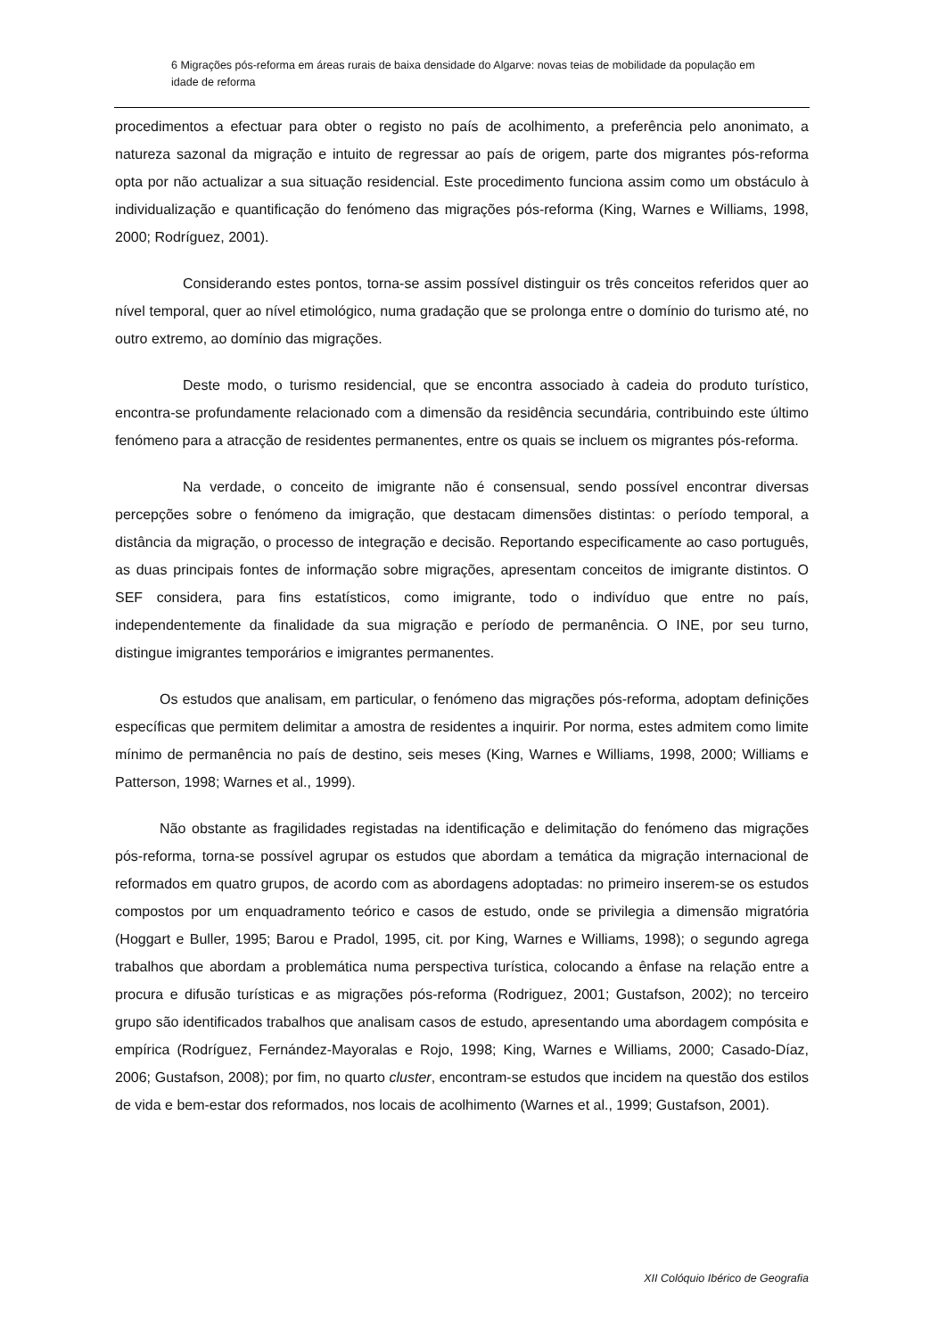6 Migrações pós-reforma em áreas rurais de baixa densidade do Algarve: novas teias de mobilidade da população em idade de reforma
procedimentos a efectuar para obter o registo no país de acolhimento, a preferência pelo anonimato, a natureza sazonal da migração e intuito de regressar ao país de origem, parte dos migrantes pós-reforma opta por não actualizar a sua situação residencial. Este procedimento funciona assim como um obstáculo à individualização e quantificação do fenómeno das migrações pós-reforma (King, Warnes e Williams, 1998, 2000; Rodríguez, 2001).
Considerando estes pontos, torna-se assim possível distinguir os três conceitos referidos quer ao nível temporal, quer ao nível etimológico, numa gradação que se prolonga entre o domínio do turismo até, no outro extremo, ao domínio das migrações.
Deste modo, o turismo residencial, que se encontra associado à cadeia do produto turístico, encontra-se profundamente relacionado com a dimensão da residência secundária, contribuindo este último fenómeno para a atracção de residentes permanentes, entre os quais se incluem os migrantes pós-reforma.
Na verdade, o conceito de imigrante não é consensual, sendo possível encontrar diversas percepções sobre o fenómeno da imigração, que destacam dimensões distintas: o período temporal, a distância da migração, o processo de integração e decisão. Reportando especificamente ao caso português, as duas principais fontes de informação sobre migrações, apresentam conceitos de imigrante distintos. O SEF considera, para fins estatísticos, como imigrante, todo o indivíduo que entre no país, independentemente da finalidade da sua migração e período de permanência. O INE, por seu turno, distingue imigrantes temporários e imigrantes permanentes.
Os estudos que analisam, em particular, o fenómeno das migrações pós-reforma, adoptam definições específicas que permitem delimitar a amostra de residentes a inquirir. Por norma, estes admitem como limite mínimo de permanência no país de destino, seis meses (King, Warnes e Williams, 1998, 2000; Williams e Patterson, 1998; Warnes et al., 1999).
Não obstante as fragilidades registadas na identificação e delimitação do fenómeno das migrações pós-reforma, torna-se possível agrupar os estudos que abordam a temática da migração internacional de reformados em quatro grupos, de acordo com as abordagens adoptadas: no primeiro inserem-se os estudos compostos por um enquadramento teórico e casos de estudo, onde se privilegia a dimensão migratória (Hoggart e Buller, 1995; Barou e Pradol, 1995, cit. por King, Warnes e Williams, 1998); o segundo agrega trabalhos que abordam a problemática numa perspectiva turística, colocando a ênfase na relação entre a procura e difusão turísticas e as migrações pós-reforma (Rodriguez, 2001; Gustafson, 2002); no terceiro grupo são identificados trabalhos que analisam casos de estudo, apresentando uma abordagem compósita e empírica (Rodríguez, Fernández-Mayoralas e Rojo, 1998; King, Warnes e Williams, 2000; Casado-Díaz, 2006; Gustafson, 2008); por fim, no quarto cluster, encontram-se estudos que incidem na questão dos estilos de vida e bem-estar dos reformados, nos locais de acolhimento (Warnes et al., 1999; Gustafson, 2001).
XII Colóquio Ibérico de Geografia